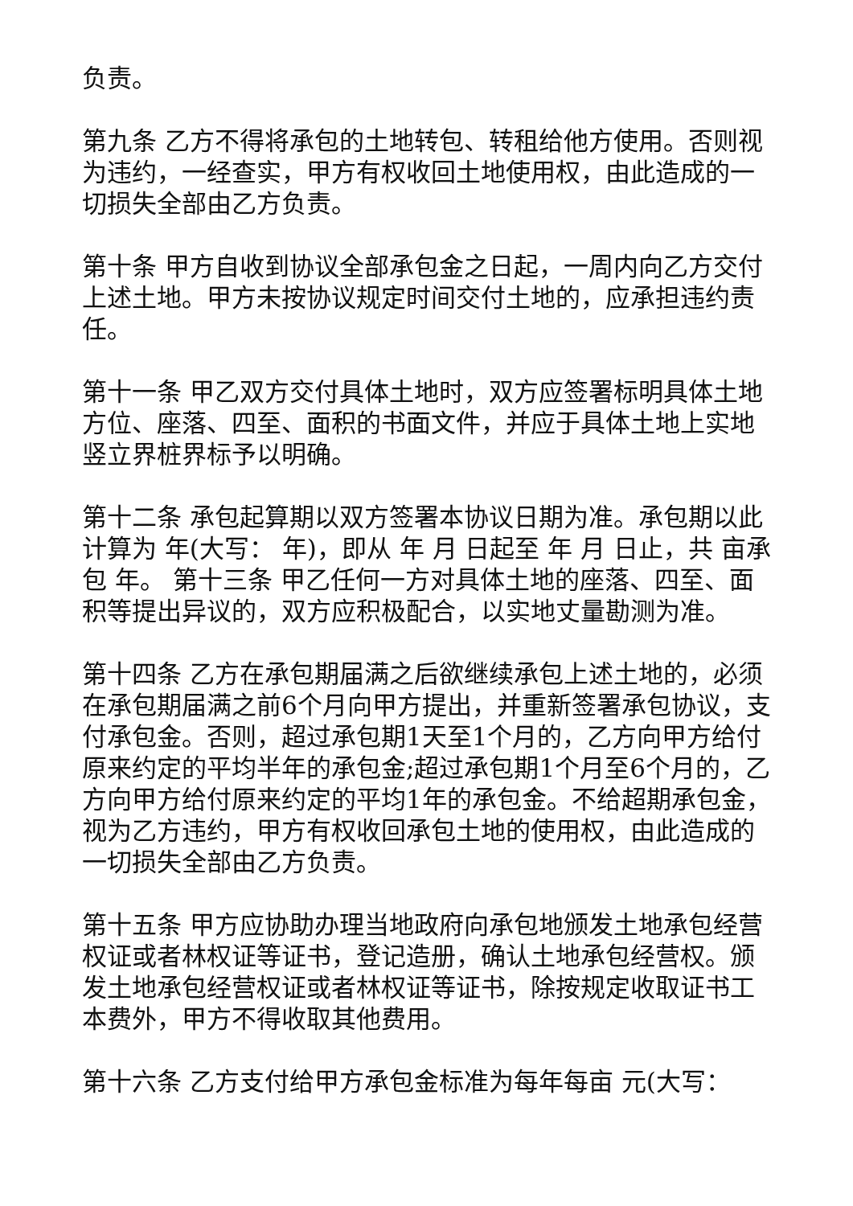负责。
第九条 乙方不得将承包的土地转包、转租给他方使用。否则视为违约，一经查实，甲方有权收回土地使用权，由此造成的一切损失全部由乙方负责。
第十条 甲方自收到协议全部承包金之日起，一周内向乙方交付上述土地。甲方未按协议规定时间交付土地的，应承担违约责任。
第十一条 甲乙双方交付具体土地时，双方应签署标明具体土地方位、座落、四至、面积的书面文件，并应于具体土地上实地竖立界桩界标予以明确。
第十二条 承包起算期以双方签署本协议日期为准。承包期以此计算为 年(大写： 年)，即从 年 月 日起至 年 月 日止，共 亩承包 年。 第十三条 甲乙任何一方对具体土地的座落、四至、面积等提出异议的，双方应积极配合，以实地丈量勘测为准。
第十四条 乙方在承包期届满之后欲继续承包上述土地的，必须在承包期届满之前6个月向甲方提出，并重新签署承包协议，支付承包金。否则，超过承包期1天至1个月的，乙方向甲方给付原来约定的平均半年的承包金;超过承包期1个月至6个月的，乙方向甲方给付原来约定的平均1年的承包金。不给超期承包金，视为乙方违约，甲方有权收回承包土地的使用权，由此造成的一切损失全部由乙方负责。
第十五条 甲方应协助办理当地政府向承包地颁发土地承包经营权证或者林权证等证书，登记造册，确认土地承包经营权。颁发土地承包经营权证或者林权证等证书，除按规定收取证书工本费外，甲方不得收取其他费用。
第十六条 乙方支付给甲方承包金标准为每年每亩 元(大写：